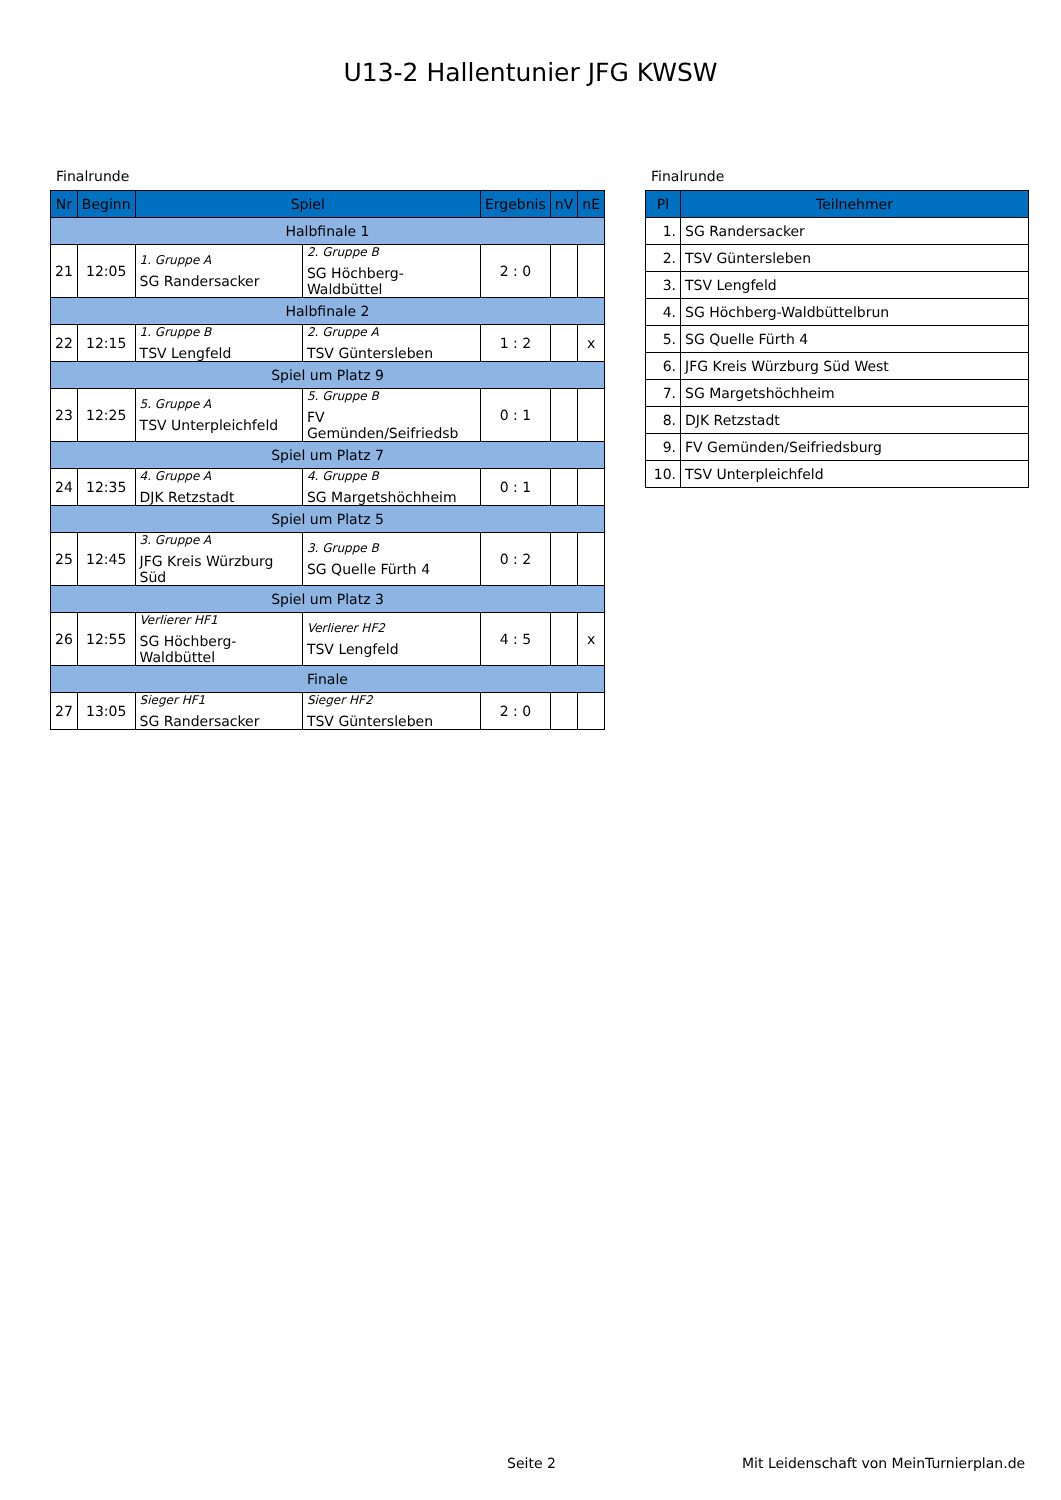U13-2 Hallentunier JFG KWSW
Finalrunde
| Nr | Beginn | Spiel | | Ergebnis | nV | nE |
| --- | --- | --- | --- | --- | --- | --- |
| Halbfinale 1 | | | | | | |
| 21 | 12:05 | 1. Gruppe A SG Randersacker | 2. Gruppe B SG Höchberg-Waldbüttel | 2 : 0 | | |
| Halbfinale 2 | | | | | | |
| 22 | 12:15 | 1. Gruppe B TSV Lengfeld | 2. Gruppe A TSV Güntersleben | 1 : 2 | | x |
| Spiel um Platz 9 | | | | | | |
| 23 | 12:25 | 5. Gruppe A TSV Unterpleichfeld | 5. Gruppe B FV Gemünden/Seifriedsb | 0 : 1 | | |
| Spiel um Platz 7 | | | | | | |
| 24 | 12:35 | 4. Gruppe A DJK Retzstadt | 4. Gruppe B SG Margetshöchheim | 0 : 1 | | |
| Spiel um Platz 5 | | | | | | |
| 25 | 12:45 | 3. Gruppe A JFG Kreis Würzburg Süd | 3. Gruppe B SG Quelle Fürth 4 | 0 : 2 | | |
| Spiel um Platz 3 | | | | | | |
| 26 | 12:55 | Verlierer HF1 SG Höchberg-Waldbüttel | Verlierer HF2 TSV Lengfeld | 4 : 5 | | x |
| Finale | | | | | | |
| 27 | 13:05 | Sieger HF1 SG Randersacker | Sieger HF2 TSV Güntersleben | 2 : 0 | | |
Finalrunde
| Pl | Teilnehmer |
| --- | --- |
| 1. | SG Randersacker |
| 2. | TSV Güntersleben |
| 3. | TSV Lengfeld |
| 4. | SG Höchberg-Waldbüttelbrun |
| 5. | SG Quelle Fürth 4 |
| 6. | JFG Kreis Würzburg Süd West |
| 7. | SG Margetshöchheim |
| 8. | DJK Retzstadt |
| 9. | FV Gemünden/Seifriedsburg |
| 10. | TSV Unterpleichfeld |
Seite 2
Mit Leidenschaft von MeinTurnierplan.de